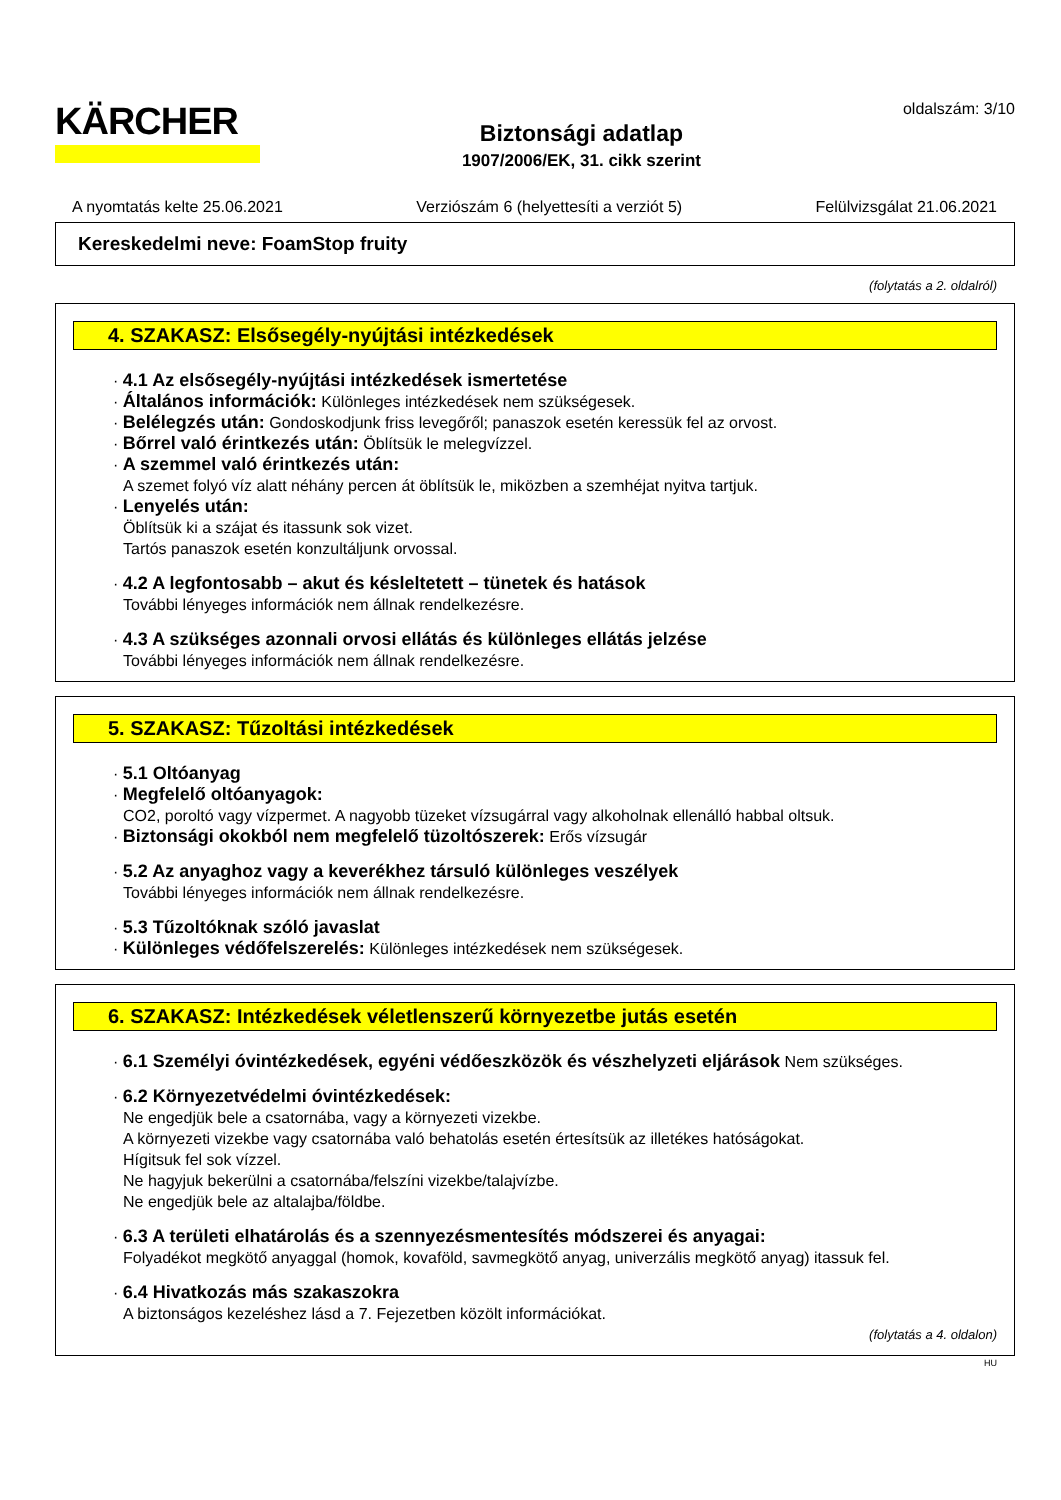KÄRCHER
Biztonsági adatlap
1907/2006/EK, 31. cikk szerint
oldalszám: 3/10
A nyomtatás kelte 25.06.2021 Verziószám 6 (helyettesíti a verziót 5) Felülvizsgálat 21.06.2021
Kereskedelmi neve: FoamStop fruity
(folytatás a 2. oldalról)
4. SZAKASZ: Elsősegély-nyújtási intézkedések
· 4.1 Az elsősegély-nyújtási intézkedések ismertetése
· Általános információk: Különleges intézkedések nem szükségesek.
· Belélegzés után: Gondoskodjunk friss levegőről; panaszok esetén keressük fel az orvost.
· Bőrrel való érintkezés után: Öblítsük le melegvízzel.
· A szemmel való érintkezés után:
A szemet folyó víz alatt néhány percen át öblítsük le, miközben a szemhéjat nyitva tartjuk.
· Lenyelés után:
Öblítsük ki a szájat és itassunk sok vizet.
Tartós panaszok esetén konzultáljunk orvossal.
· 4.2 A legfontosabb – akut és késleltetett – tünetek és hatások
További lényeges információk nem állnak rendelkezésre.
· 4.3 A szükséges azonnali orvosi ellátás és különleges ellátás jelzése
További lényeges információk nem állnak rendelkezésre.
5. SZAKASZ: Tűzoltási intézkedések
· 5.1 Oltóanyag
· Megfelelő oltóanyagok:
CO2, poroltó vagy vízpermet. A nagyobb tüzeket vízsugárral vagy alkoholnak ellenálló habbal oltsuk.
· Biztonsági okokból nem megfelelő tüzoltószerek: Erős vízsugár
· 5.2 Az anyaghoz vagy a keverékhez társuló különleges veszélyek
További lényeges információk nem állnak rendelkezésre.
· 5.3 Tűzoltóknak szóló javaslat
· Különleges védőfelszerelés: Különleges intézkedések nem szükségesek.
6. SZAKASZ: Intézkedések véletlenszerű környezetbe jutás esetén
· 6.1 Személyi óvintézkedések, egyéni védőeszközök és vészhelyzeti eljárások Nem szükséges.
· 6.2 Környezetvédelmi óvintézkedések:
Ne engedjük bele a csatornába, vagy a környezeti vizekbe.
A környezeti vizekbe vagy csatornába való behatolás esetén értesítsük az illetékes hatóságokat.
Hígitsuk fel sok vízzel.
Ne hagyjuk bekerülni a csatornába/felszíni vizekbe/talajvízbe.
Ne engedjük bele az altalajba/földbe.
· 6.3 A területi elhatárolás és a szennyezésmentesítés módszerei és anyagai:
Folyadékot megkötő anyaggal (homok, kovaföld, savmegkötő anyag, univerzális megkötő anyag) itassuk fel.
· 6.4 Hivatkozás más szakaszokra
A biztonságos kezeléshez lásd a 7. Fejezetben közölt információkat.
(folytatás a 4. oldalon)
HU